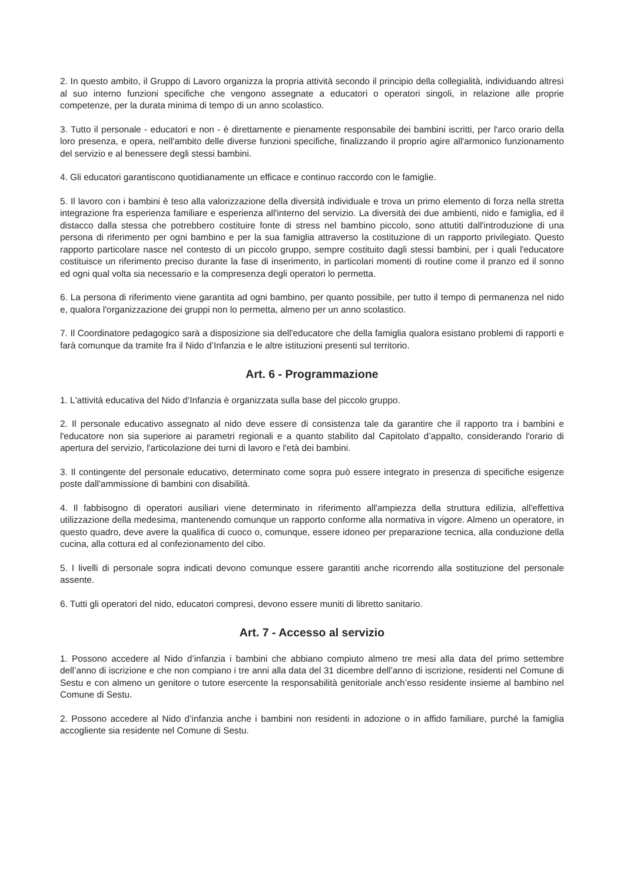2. In questo ambito, il Gruppo di Lavoro organizza la propria attività secondo il principio della collegialità, individuando altresì al suo interno funzioni specifiche che vengono assegnate a educatori o operatori singoli, in relazione alle proprie competenze, per la durata minima di tempo di un anno scolastico.
3. Tutto il personale - educatori e non - è direttamente e pienamente responsabile dei bambini iscritti, per l'arco orario della loro presenza, e opera, nell'ambito delle diverse funzioni specifiche, finalizzando il proprio agire all'armonico funzionamento del servizio e al benessere degli stessi bambini.
4. Gli educatori garantiscono quotidianamente un efficace e continuo raccordo con le famiglie.
5. Il lavoro con i bambini è teso alla valorizzazione della diversità individuale e trova un primo elemento di forza nella stretta integrazione fra esperienza familiare e esperienza all'interno del servizio. La diversità dei due ambienti, nido e famiglia, ed il distacco dalla stessa che potrebbero costituire fonte di stress nel bambino piccolo, sono attutiti dall'introduzione di una persona di riferimento per ogni bambino e per la sua famiglia attraverso la costituzione di un rapporto privilegiato. Questo rapporto particolare nasce nel contesto di un piccolo gruppo, sempre costituito dagli stessi bambini, per i quali l'educatore costituisce un riferimento preciso durante la fase di inserimento, in particolari momenti di routine come il pranzo ed il sonno ed ogni qual volta sia necessario e la compresenza degli operatori lo permetta.
6. La persona di riferimento viene garantita ad ogni bambino, per quanto possibile, per tutto il tempo di permanenza nel nido e, qualora l'organizzazione dei gruppi non lo permetta, almeno per un anno scolastico.
7. Il Coordinatore pedagogico sarà a disposizione sia dell'educatore che della famiglia qualora esistano problemi di rapporti e farà comunque da tramite fra il Nido d’Infanzia e le altre istituzioni presenti sul territorio.
Art. 6 - Programmazione
1. L'attività educativa del Nido d’Infanzia è organizzata sulla base del piccolo gruppo.
2. Il personale educativo assegnato al nido deve essere di consistenza tale da garantire che il rapporto tra i bambini e l'educatore non sia superiore ai parametri regionali e a quanto stabilito dal Capitolato d’appalto, considerando l'orario di apertura del servizio, l'articolazione dei turni di lavoro e l'età dei bambini.
3. Il contingente del personale educativo, determinato come sopra può essere integrato in presenza di specifiche esigenze poste dall'ammissione di bambini con disabilità.
4. Il fabbisogno di operatori ausiliari viene determinato in riferimento all'ampiezza della struttura edilizia, all'effettiva utilizzazione della medesima, mantenendo comunque un rapporto conforme alla normativa in vigore. Almeno un operatore, in questo quadro, deve avere la qualifica di cuoco o, comunque, essere idoneo per preparazione tecnica, alla conduzione della cucina, alla cottura ed al confezionamento del cibo.
5. I livelli di personale sopra indicati devono comunque essere garantiti anche ricorrendo alla sostituzione del personale assente.
6. Tutti gli operatori del nido, educatori compresi, devono essere muniti di libretto sanitario.
Art. 7 - Accesso al servizio
1. Possono accedere al Nido d’infanzia i bambini che abbiano compiuto almeno tre mesi alla data del primo settembre dell’anno di iscrizione e che non compiano i tre anni alla data del 31 dicembre dell’anno di iscrizione, residenti nel Comune di Sestu e con almeno un genitore o tutore esercente la responsabilità genitoriale anch’esso residente insieme al bambino nel Comune di Sestu.
2. Possono accedere al Nido d’infanzia anche i bambini non residenti in adozione o in affido familiare, purché la famiglia accogliente sia residente nel Comune di Sestu.